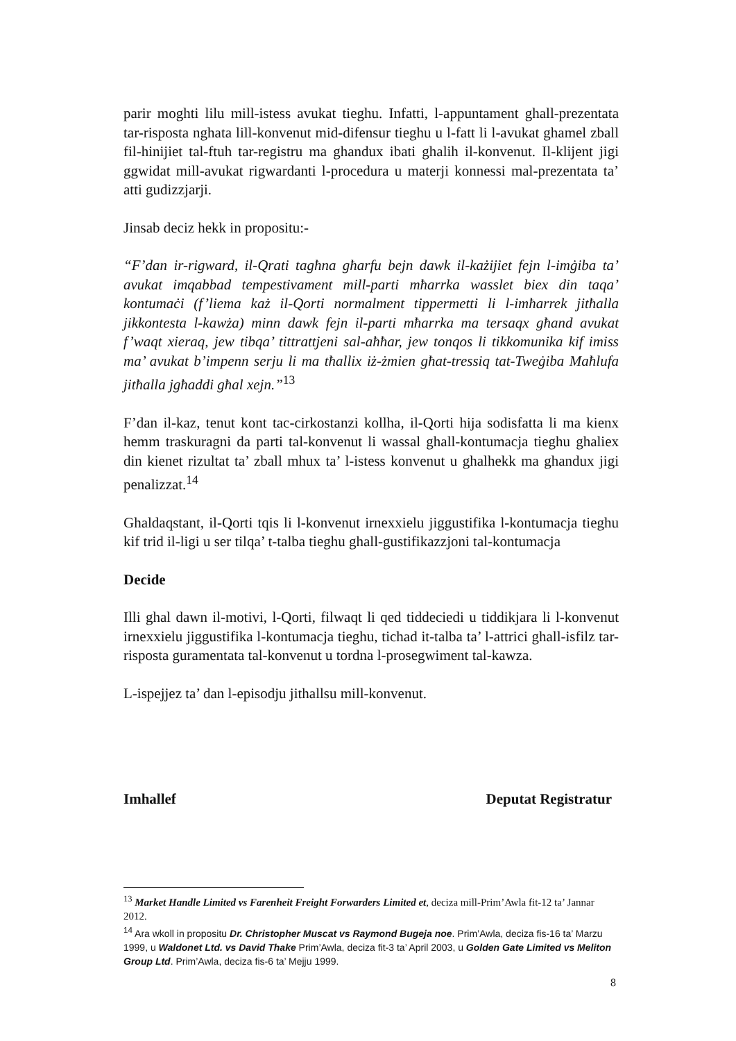parir moghti lilu mill-istess avukat tieghu. Infatti, l-appuntament ghall-prezentata tar-risposta nghata lill-konvenut mid-difensur tieghu u l-fatt li l-avukat ghamel zball fil-hinijiet tal-ftuh tar-registru ma ghandux ibati ghalih il-konvenut. Il-klijent jigi ggwidat mill-avukat rigwardanti l-procedura u materji konnessi mal-prezentata ta’ atti gudizzjarji.
Jinsab deciz hekk in propositu:-
“F’dan ir-rigward, il-Qrati tagħna għarfu bejn dawk il-każijiet fejn l-imġiba ta’ avukat imqabbad tempestivament mill-parti mħarrka wasslet biex din taqa’ kontumaċi (f’liema każ il-Qorti normalment tippermetti li l-imħarrek jitħalla jikkontesta l-kawża) minn dawk fejn il-parti mħarrka ma tersaqx għand avukat f’waqt xieraq, jew tibqa’ tittrattjeni sal-aħħar, jew tonqos li tikkomunika kif imiss ma’ avukat b’impenn serju li ma tħallix iż-żmien għat-tressiq tat-Tweġiba Maħlufa jitħalla jgħaddi għal xejn.”<sup>13</sup>
F’dan il-kaz, tenut kont tac-cirkostanzi kollha, il-Qorti hija sodisfatta li ma kienx hemm traskuragni da parti tal-konvenut li wassal ghall-kontumacja tieghu ghaliex din kienet rizultat ta’ zball mhux ta’ l-istess konvenut u ghalhekk ma ghandux jigi penalizzat.<sup>14</sup>
Ghaldaqstant, il-Qorti tqis li l-konvenut irnexxielu jiggustifika l-kontumacja tieghu kif trid il-ligi u ser tilqa’ t-talba tieghu ghall-gustifikazzjoni tal-kontumacja
Decide
Illi ghal dawn il-motivi, l-Qorti, filwaqt li qed tiddeciedi u tiddikjara li l-konvenut irnexxielu jiggustifika l-kontumacja tieghu, tichad it-talba ta’ l-attrici ghall-isfilz tar-risposta guramentata tal-konvenut u tordna l-prosegwiment tal-kawza.
L-ispejjez ta’ dan l-episodju jithallsu mill-konvenut.
Imhallef Deputat Registratur
<sup>13</sup> Market Handle Limited vs Farenheit Freight Forwarders Limited et, deciza mill-Prim’Awla fit-12 ta’ Jannar 2012.
<sup>14</sup> Ara wkoll in propositu Dr. Christopher Muscat vs Raymond Bugeja noe. Prim’Awla, deciza fis-16 ta’ Marzu 1999, u Waldonet Ltd. vs David Thake Prim’Awla, deciza fit-3 ta’ April 2003, u Golden Gate Limited vs Meliton Group Ltd. Prim’Awla, deciza fis-6 ta’ Mejju 1999.
8